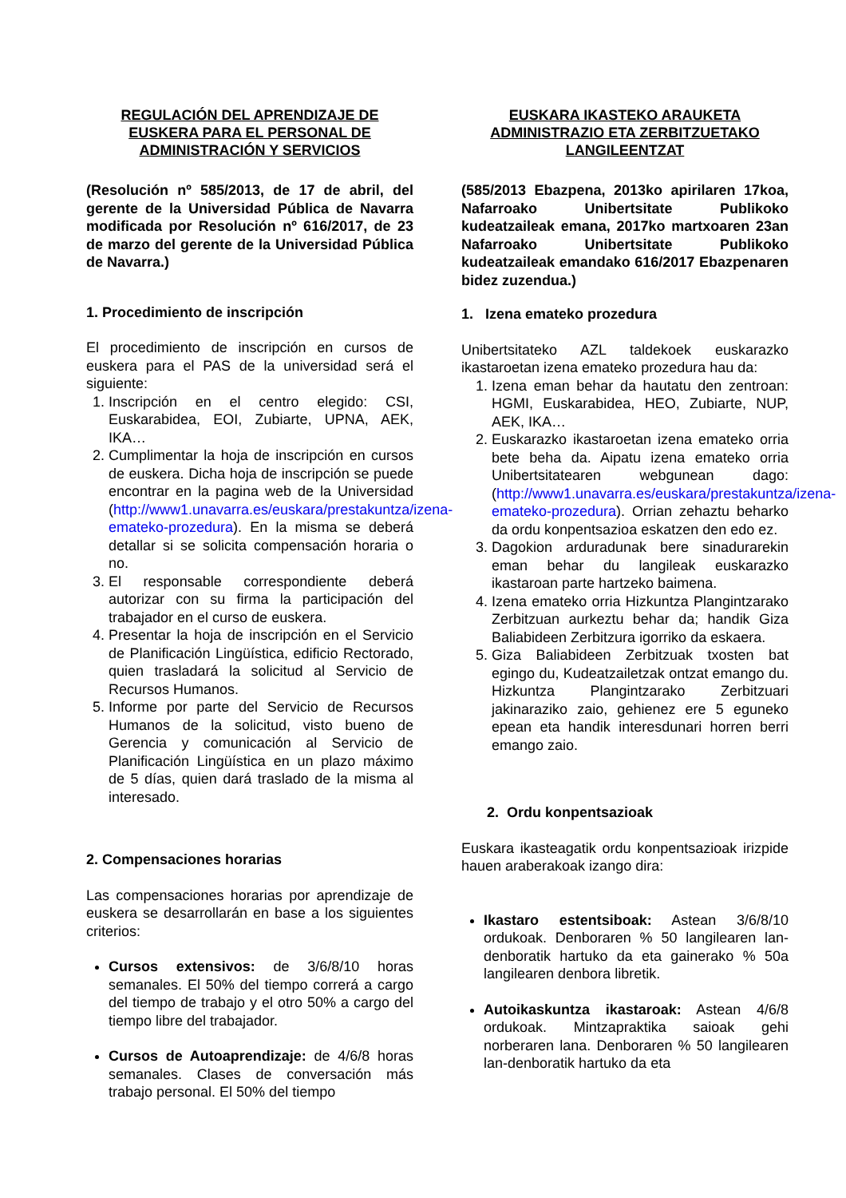REGULACIÓN DEL APRENDIZAJE DE EUSKERA PARA EL PERSONAL DE ADMINISTRACIÓN Y SERVICIOS
(Resolución nº 585/2013, de 17 de abril, del gerente de la Universidad Pública de Navarra modificada por Resolución nº 616/2017, de 23 de marzo del gerente de la Universidad Pública de Navarra.)
1. Procedimiento de inscripción
El procedimiento de inscripción en cursos de euskera para el PAS de la universidad será el siguiente:
1. Inscripción en el centro elegido: CSI, Euskarabidea, EOI, Zubiarte, UPNA, AEK, IKA…
2. Cumplimentar la hoja de inscripción en cursos de euskera. Dicha hoja de inscripción se puede encontrar en la pagina web de la Universidad (http://www1.unavarra.es/euskara/prestakuntza/izena-emateko-prozedura). En la misma se deberá detallar si se solicita compensación horaria o no.
3. El responsable correspondiente deberá autorizar con su firma la participación del trabajador en el curso de euskera.
4. Presentar la hoja de inscripción en el Servicio de Planificación Lingüística, edificio Rectorado, quien trasladará la solicitud al Servicio de Recursos Humanos.
5. Informe por parte del Servicio de Recursos Humanos de la solicitud, visto bueno de Gerencia y comunicación al Servicio de Planificación Lingüística en un plazo máximo de 5 días, quien dará traslado de la misma al interesado.
2. Compensaciones horarias
Las compensaciones horarias por aprendizaje de euskera se desarrollarán en base a los siguientes criterios:
Cursos extensivos: de 3/6/8/10 horas semanales. El 50% del tiempo correrá a cargo del tiempo de trabajo y el otro 50% a cargo del tiempo libre del trabajador.
Cursos de Autoaprendizaje: de 4/6/8 horas semanales. Clases de conversación más trabajo personal. El 50% del tiempo
EUSKARA IKASTEKO ARAUKETA ADMINISTRAZIO ETA ZERBITZUETAKO LANGILEENTZAT
(585/2013 Ebazpena, 2013ko apirilaren 17koa, Nafarroako Unibertsitate Publikoko kudeatzaileak emana, 2017ko martxoaren 23an Nafarroako Unibertsitate Publikoko kudeatzaileak emandako 616/2017 Ebazpenaren bidez zuzendua.)
1. Izena emateko prozedura
Unibertsitateko AZL taldekoek euskarazko ikastaroetan izena emateko prozedura hau da:
1. Izena eman behar da hautatu den zentroan: HGMI, Euskarabidea, HEO, Zubiarte, NUP, AEK, IKA…
2. Euskarazko ikastaroetan izena emateko orria bete beha da. Aipatu izena emateko orria Unibertsitatearen webgunean dago: (http://www1.unavarra.es/euskara/prestakuntza/izena-emateko-prozedura). Orrian zehaztu beharko da ordu konpentsazioa eskatzen den edo ez.
3. Dagokion arduradunak bere sinadurarekin eman behar du langileak euskarazko ikastaroan parte hartzeko baimena.
4. Izena emateko orria Hizkuntza Plangintzarako Zerbitzuan aurkeztu behar da; handik Giza Baliabideen Zerbitzura igorriko da eskaera.
5. Giza Baliabideen Zerbitzuak txosten bat egingo du, Kudeatzailetzak ontzat emango du. Hizkuntza Plangintzarako Zerbitzuari jakinaraziko zaio, gehienez ere 5 eguneko epean eta handik interesdunari horren berri emango zaio.
2. Ordu konpentsazioak
Euskara ikasteagatik ordu konpentsazioak irizpide hauen araberakoak izango dira:
Ikastaro estentsiboak: Astean 3/6/8/10 ordukoak. Denboraren % 50 langilearen lan-denboratik hartuko da eta gainerako % 50a langilearen denbora libretik.
Autoikaskuntza ikastaroak: Astean 4/6/8 ordukoak. Mintzapraktika saioak gehi norberaren lana. Denboraren % 50 langilearen lan-denboratik hartuko da eta